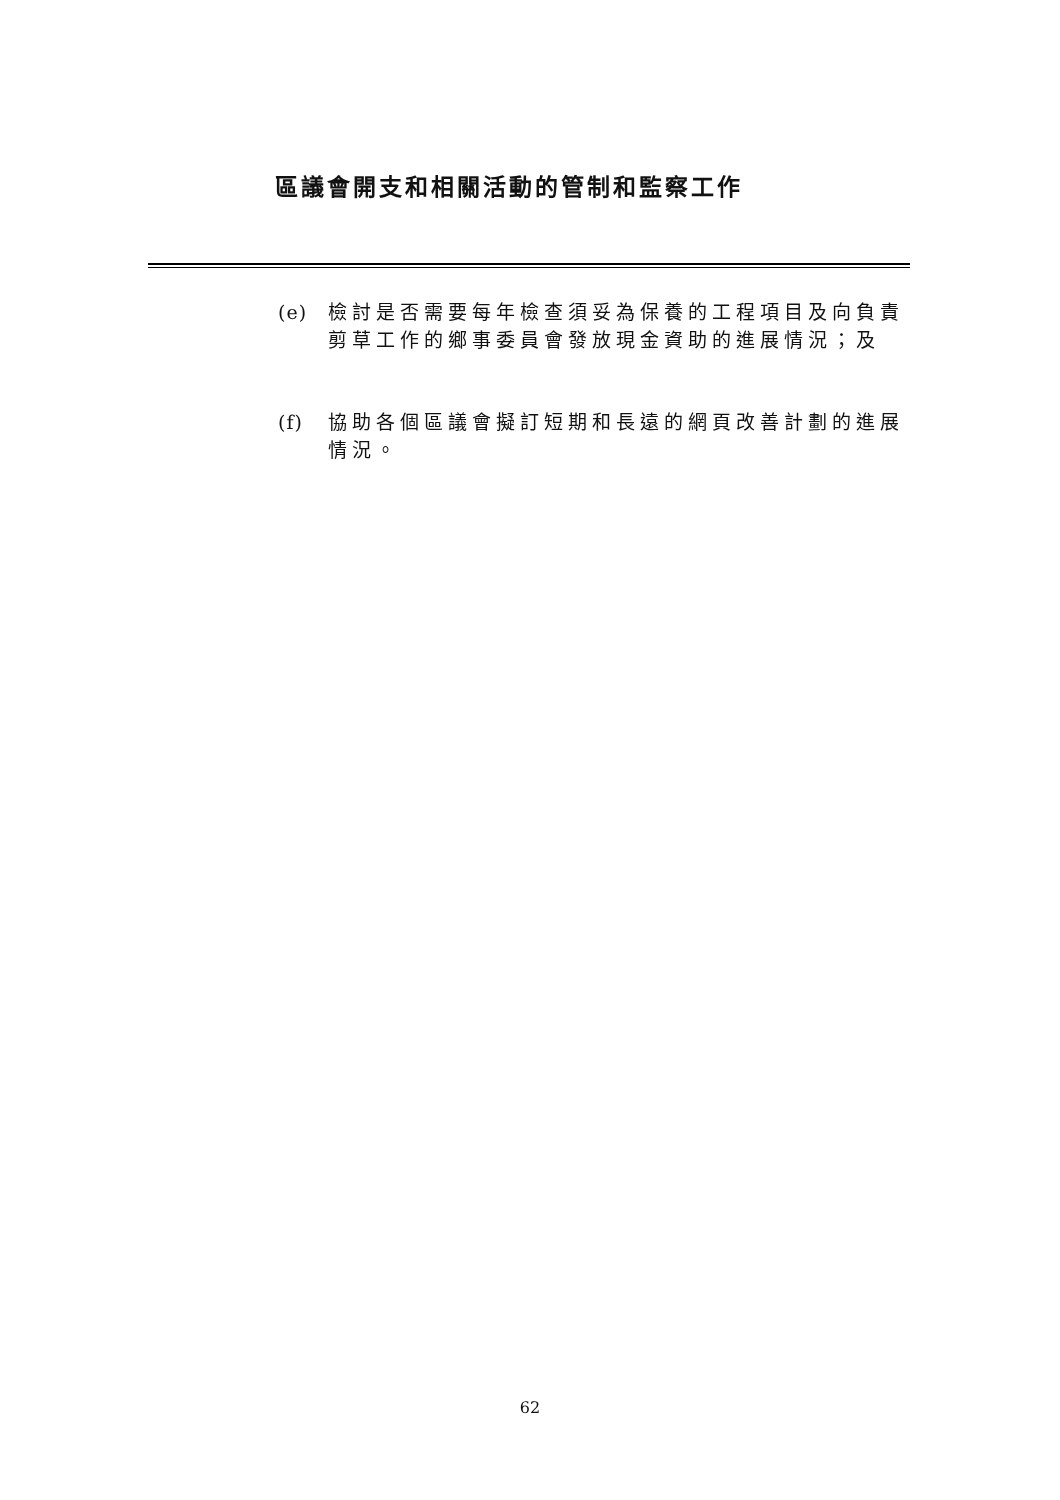區議會開支和相關活動的管制和監察工作
(e) 檢討是否需要每年檢查須妥為保養的工程項目及向負責剪草工作的鄉事委員會發放現金資助的進展情況；及
(f) 協助各個區議會擬訂短期和長遠的網頁改善計劃的進展情況。
62